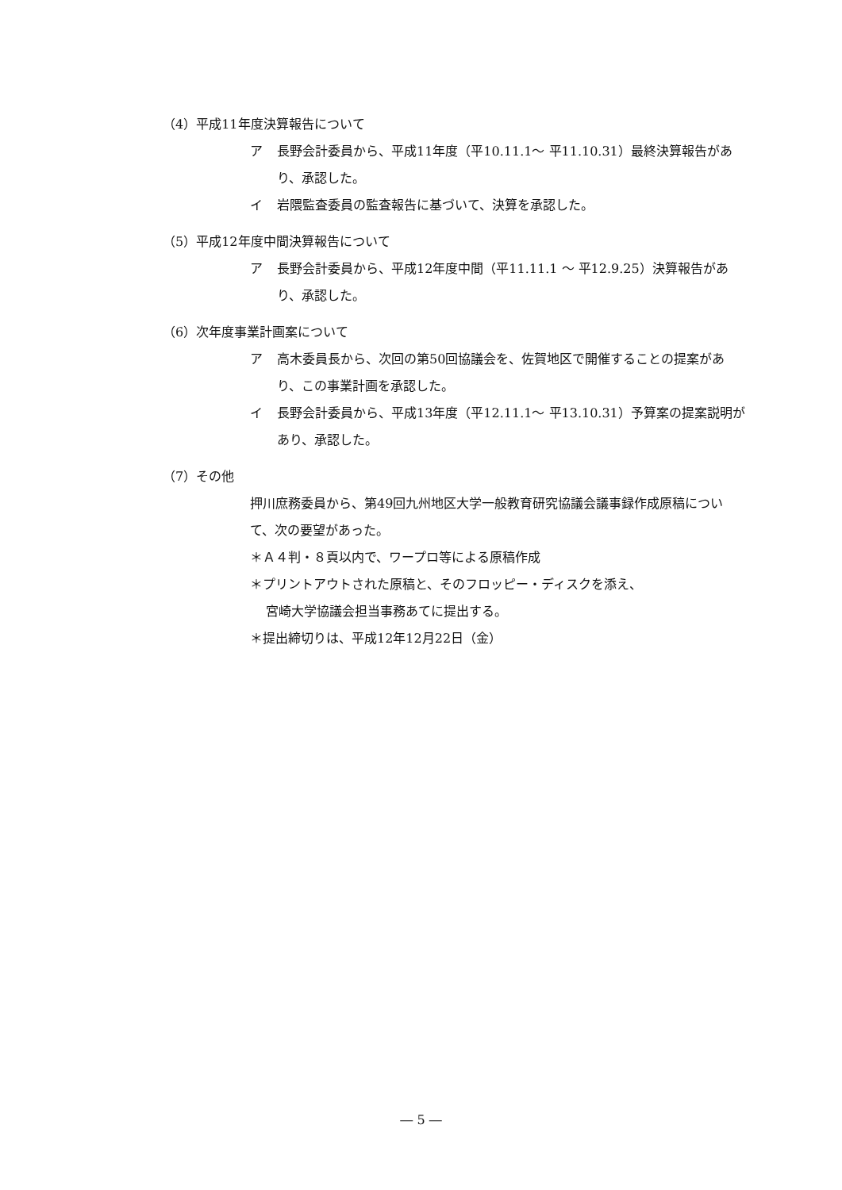（4）平成11年度決算報告について
ア 長野会計委員から、平成11年度（平10.11.1～ 平11.10.31）最終決算報告があり、承認した。
イ 岩隈監査委員の監査報告に基づいて、決算を承認した。
（5）平成12年度中間決算報告について
ア 長野会計委員から、平成12年度中間（平11.11.1 ～ 平12.9.25）決算報告があり、承認した。
（6）次年度事業計画案について
ア 高木委員長から、次回の第50回協議会を、佐賀地区で開催することの提案があり、この事業計画を承認した。
イ 長野会計委員から、平成13年度（平12.11.1～ 平13.10.31）予算案の提案説明があり、承認した。
（7）その他
押川庶務委員から、第49回九州地区大学一般教育研究協議会議事録作成原稿について、次の要望があった。
＊Ａ４判・８頁以内で、ワープロ等による原稿作成
＊プリントアウトされた原稿と、そのフロッピー・ディスクを添え、
宮崎大学協議会担当事務あてに提出する。
＊提出締切りは、平成12年12月22日（金）
― 5 ―